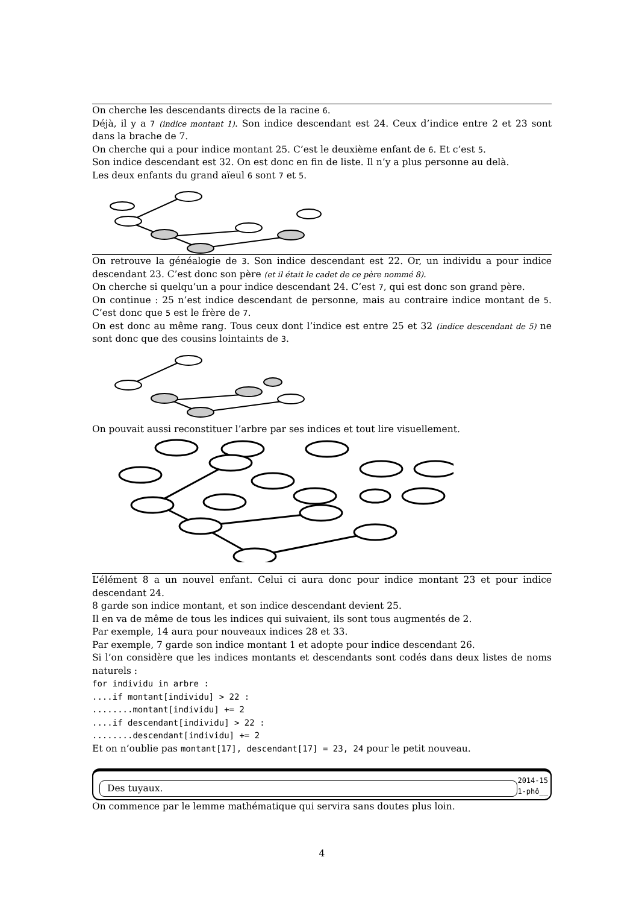On cherche les descendants directs de la racine 6.
Déjà, il y a 7 (indice montant 1). Son indice descendant est 24. Ceux d’indice entre 2 et 23 sont dans la brache de 7.
On cherche qui a pour indice montant 25. C’est le deuxième enfant de 6. Et c’est 5.
Son indice descendant est 32. On est donc en fin de liste. Il n’y a plus personne au delà.
Les deux enfants du grand aïeul 6 sont 7 et 5.
On retrouve la généalogie de 3. Son indice descendant est 22. Or, un individu a pour indice descendant 23. C’est donc son père (et il était le cadet de ce père nommé 8).
On cherche si quelqu’un a pour indice descendant 24. C’est 7, qui est donc son grand père.
On continue : 25 n’est indice descendant de personne, mais au contraire indice montant de 5. C’est donc que 5 est le frère de 7.
On est donc au même rang. Tous ceux dont l’indice est entre 25 et 32 (indice descendant de 5) ne sont donc que des cousins lointaints de 3.
On pouvait aussi reconstituer l’arbre par ses indices et tout lire visuellement.
L’élément 8 a un nouvel enfant. Celui ci aura donc pour indice montant 23 et pour indice descendant 24.
8 garde son indice montant, et son indice descendant devient 25.
Il en va de même de tous les indices qui suivaient, ils sont tous augmentés de 2.
Par exemple, 14 aura pour nouveaux indices 28 et 33.
Par exemple, 7 garde son indice montant 1 et adopte pour indice descendant 26.
Si l’on considère que les indices montants et descendants sont codés dans deux listes de noms naturels :
for individu in arbre :
....if montant[individu] > 22 :
........montant[individu] += 2
....if descendant[individu] > 22 :
........descendant[individu] += 2
Et on n’oublie pas montant[17], descendant[17] = 23, 24 pour le petit nouveau.
Des tuyaux.
2014-15
1-phô__
On commence par le lemme mathématique qui servira sans doutes plus loin.
4